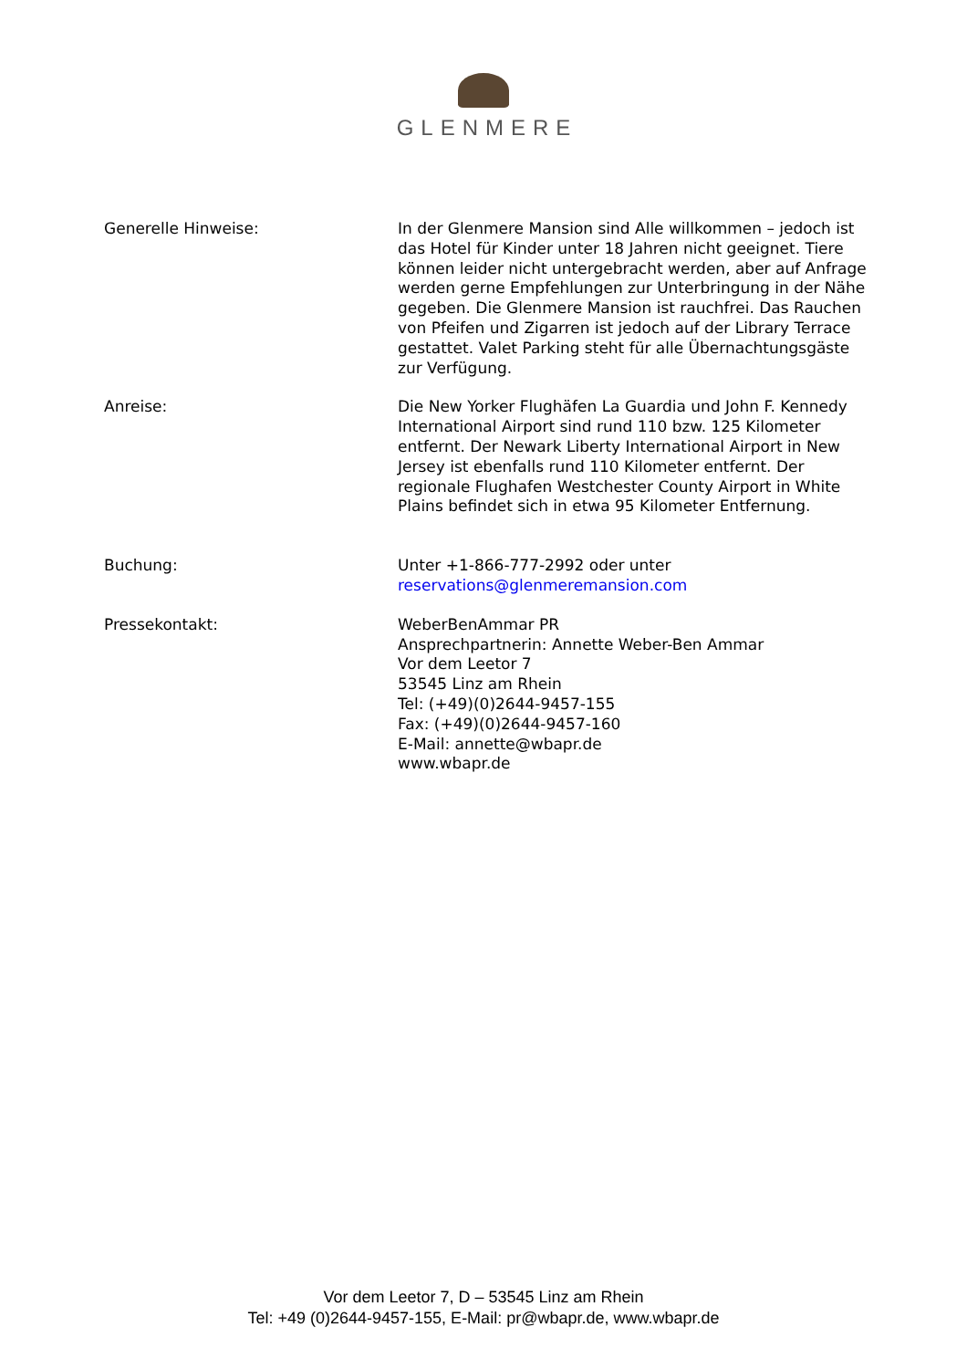GLENMERE
Generelle Hinweise: In der Glenmere Mansion sind Alle willkommen – jedoch ist das Hotel für Kinder unter 18 Jahren nicht geeignet. Tiere können leider nicht untergebracht werden, aber auf Anfrage werden gerne Empfehlungen zur Unterbringung in der Nähe gegeben. Die Glenmere Mansion ist rauchfrei. Das Rauchen von Pfeifen und Zigarren ist jedoch auf der Library Terrace gestattet. Valet Parking steht für alle Übernachtungsgäste zur Verfügung.
Anreise: Die New Yorker Flughäfen La Guardia und John F. Kennedy International Airport sind rund 110 bzw. 125 Kilometer entfernt. Der Newark Liberty International Airport in New Jersey ist ebenfalls rund 110 Kilometer entfernt. Der regionale Flughafen Westchester County Airport in White Plains befindet sich in etwa 95 Kilometer Entfernung.
Buchung: Unter +1-866-777-2992 oder unter
reservations@glenmeremansion.com
Pressekontakt: WeberBenAmmar PR
Ansprechpartnerin: Annette Weber-Ben Ammar
Vor dem Leetor 7
53545 Linz am Rhein
Tel: (+49)(0)2644-9457-155
Fax: (+49)(0)2644-9457-160
E-Mail: annette@wbapr.de
www.wbapr.de
Vor dem Leetor 7, D – 53545 Linz am Rhein
Tel: +49 (0)2644-9457-155, E-Mail: pr@wbapr.de, www.wbapr.de